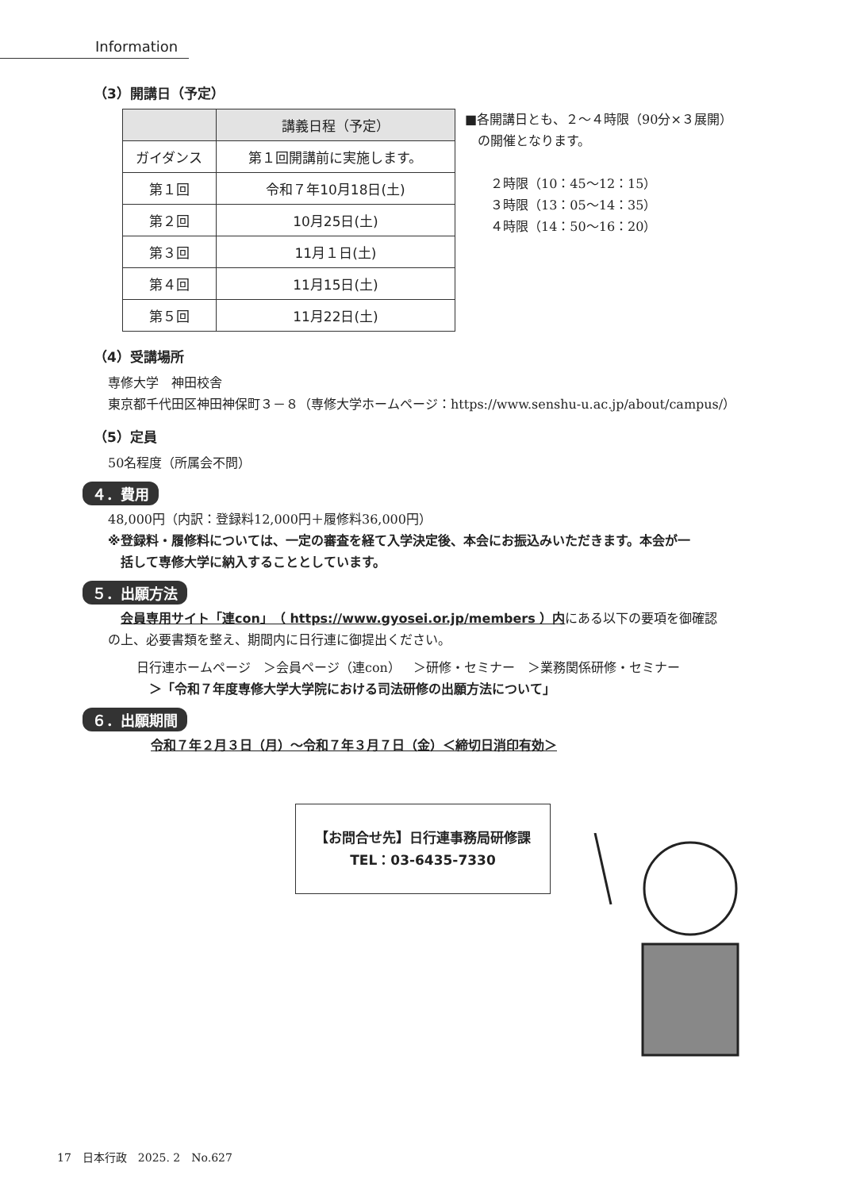Information
（3）開講日（予定）
| | 講義日程（予定） |
| --- | --- |
| ガイダンス | 第１回開講前に実施します。 |
| 第１回 | 令和７年10月18日(土) |
| 第２回 | 10月25日(土) |
| 第３回 | 11月１日(土) |
| 第４回 | 11月15日(土) |
| 第５回 | 11月22日(土) |
■各開講日とも、２～４時限（90分×３展開）
　の開催となります。
　　２時限（10：45～12：15）
　　３時限（13：05～14：35）
　　４時限（14：50～16：20）
（4）受講場所
専修大学　神田校舎
東京都千代田区神田神保町３－８（専修大学ホームページ：https://www.senshu-u.ac.jp/about/campus/）
（5）定員
50名程度（所属会不問）
４．費用
48,000円（内訳：登録料12,000円＋履修料36,000円）
※登録料・履修料については、一定の審査を経て入学決定後、本会にお振込みいただきます。本会が一
　括して専修大学に納入することとしています。
５．出願方法
　会員専用サイト「連con」（ https://www.gyosei.or.jp/members ）内にある以下の要項を御確認
の上、必要書類を整え、期間内に日行連に御提出ください。
日行連ホームページ　＞会員ページ（連con）　＞研修・セミナー　＞業務関係研修・セミナー
　＞「令和７年度専修大学大学院における司法研修の出願方法について」
６．出願期間
令和７年２月３日（月）～令和７年３月７日（金）＜締切日消印有効＞
【お問合せ先】日行連事務局研修課
TEL：03-6435-7330
17　日本行政　2025. 2　No.627